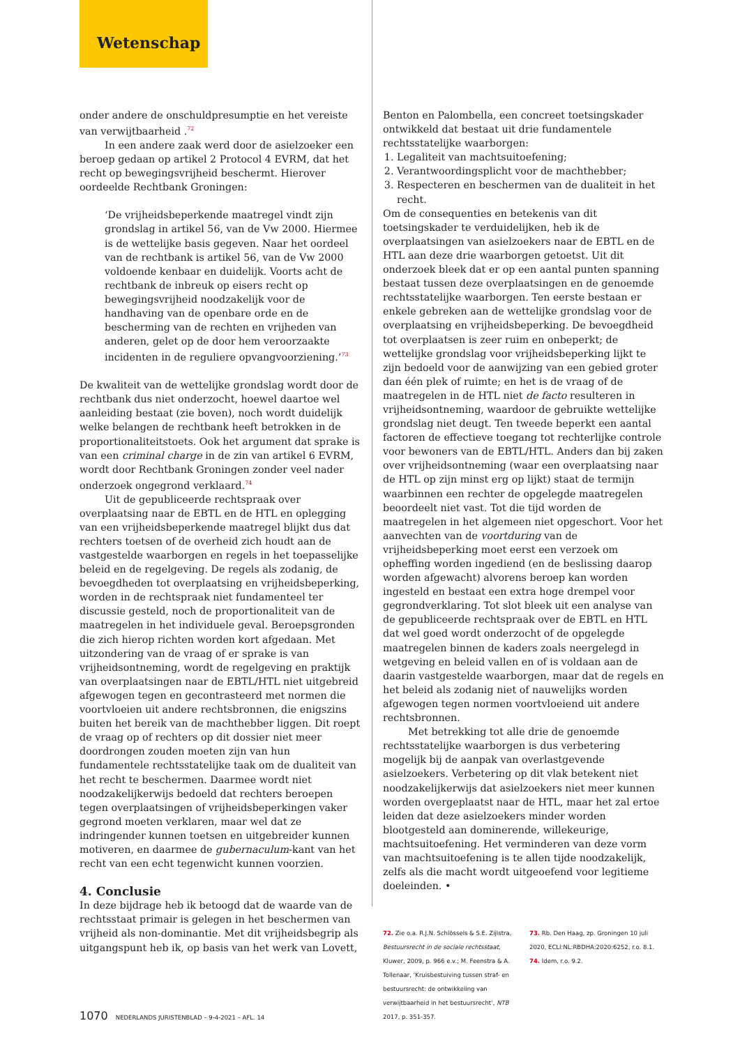Wetenschap
onder andere de onschuldpresumptie en het vereiste van verwijtbaarheid .<sup>72</sup>
In een andere zaak werd door de asielzoeker een beroep gedaan op artikel 2 Protocol 4 EVRM, dat het recht op bewegingsvrijheid beschermt. Hierover oordeelde Rechtbank Groningen:
‘De vrijheidsbeperkende maatregel vindt zijn grondslag in artikel 56, van de Vw 2000. Hiermee is de wettelijke basis gegeven. Naar het oordeel van de rechtbank is artikel 56, van de Vw 2000 voldoende kenbaar en duidelijk. Voorts acht de rechtbank de inbreuk op eisers recht op bewegingsvrijheid noodzakelijk voor de handhaving van de openbare orde en de bescherming van de rechten en vrijheden van anderen, gelet op de door hem veroorzaakte incidenten in de reguliere opvangvoorziening.’<sup>73</sup>
De kwaliteit van de wettelijke grondslag wordt door de rechtbank dus niet onderzocht, hoewel daartoe wel aanleiding bestaat (zie boven), noch wordt duidelijk welke belangen de rechtbank heeft betrokken in de proportionaliteitstoets. Ook het argument dat sprake is van een criminal charge in de zin van artikel 6 EVRM, wordt door Rechtbank Groningen zonder veel nader onderzoek ongegrond verklaard.<sup>74</sup>
Uit de gepubliceerde rechtspraak over overplaatsing naar de EBTL en de HTL en oplegging van een vrijheidsbeperkende maatregel blijkt dus dat rechters toetsen of de overheid zich houdt aan de vastgestelde waarborgen en regels in het toepasselijke beleid en de regelgeving. De regels als zodanig, de bevoegdheden tot overplaatsing en vrijheidsbeperking, worden in de rechtspraak niet fundamenteel ter discussie gesteld, noch de proportionaliteit van de maatregelen in het individuele geval. Beroepsgronden die zich hierop richten worden kort afgedaan. Met uitzondering van de vraag of er sprake is van vrijheidsontneming, wordt de regelgeving en praktijk van overplaatsingen naar de EBTL/HTL niet uitgebreid afgewogen tegen en gecontrasteerd met normen die voortvloeien uit andere rechtsbronnen, die enigszins buiten het bereik van de machthebber liggen. Dit roept de vraag op of rechters op dit dossier niet meer doordrongen zouden moeten zijn van hun fundamentele rechtsstatelijke taak om de dualiteit van het recht te beschermen. Daarmee wordt niet noodzakelijkerwijs bedoeld dat rechters beroepen tegen overplaatsingen of vrijheidsbeperkingen vaker gegrond moeten verklaren, maar wel dat ze indringender kunnen toetsen en uitgebreider kunnen motiveren, en daarmee de gubernaculum-kant van het recht van een echt tegenwicht kunnen voorzien.
4. Conclusie
In deze bijdrage heb ik betoogd dat de waarde van de rechtsstaat primair is gelegen in het beschermen van vrijheid als non-dominantie. Met dit vrijheidsbegrip als uitgangspunt heb ik, op basis van het werk van Lovett,
Benton en Palombella, een concreet toetsingskader ontwikkeld dat bestaat uit drie fundamentele rechtsstatelijke waarborgen:
1. Legaliteit van machtsuitoefening;
2. Verantwoordingsplicht voor de machthebber;
3. Respecteren en beschermen van de dualiteit in het recht.
Om de consequenties en betekenis van dit toetsingskader te verduidelijken, heb ik de overplaatsingen van asielzoekers naar de EBTL en de HTL aan deze drie waarborgen getoetst. Uit dit onderzoek bleek dat er op een aantal punten spanning bestaat tussen deze overplaatsingen en de genoemde rechtsstatelijke waarborgen. Ten eerste bestaan er enkele gebreken aan de wettelijke grondslag voor de overplaatsing en vrijheidsbeperking. De bevoegdheid tot overplaatsen is zeer ruim en onbeperkt; de wettelijke grondslag voor vrijheidsbeperking lijkt te zijn bedoeld voor de aanwijzing van een gebied groter dan één plek of ruimte; en het is de vraag of de maatregelen in de HTL niet de facto resulteren in vrijheidsontneming, waardoor de gebruikte wettelijke grondslag niet deugt. Ten tweede beperkt een aantal factoren de effectieve toegang tot rechterlijke controle voor bewoners van de EBTL/HTL. Anders dan bij zaken over vrijheidsontneming (waar een overplaatsing naar de HTL op zijn minst erg op lijkt) staat de termijn waarbinnen een rechter de opgelegde maatregelen beoordeelt niet vast. Tot die tijd worden de maatregelen in het algemeen niet opgeschort. Voor het aanvechten van de voortduring van de vrijheidsbeperking moet eerst een verzoek om opheffing worden ingediend (en de beslissing daarop worden afgewacht) alvorens beroep kan worden ingesteld en bestaat een extra hoge drempel voor gegrondverklaring. Tot slot bleek uit een analyse van de gepubliceerde rechtspraak over de EBTL en HTL dat wel goed wordt onderzocht of de opgelegde maatregelen binnen de kaders zoals neergelegd in wetgeving en beleid vallen en of is voldaan aan de daarin vastgestelde waarborgen, maar dat de regels en het beleid als zodanig niet of nauwelijks worden afgewogen tegen normen voortvloeiend uit andere rechtsbronnen.
Met betrekking tot alle drie de genoemde rechtsstatelijke waarborgen is dus verbetering mogelijk bij de aanpak van overlastgevende asielzoekers. Verbetering op dit vlak betekent niet noodzakelijkerwijs dat asielzoekers niet meer kunnen worden overgeplaatst naar de HTL, maar het zal ertoe leiden dat deze asielzoekers minder worden blootgesteld aan dominerende, willekeurige, machtsuitoefening. Het verminderen van deze vorm van machtsuitoefening is te allen tijde noodzakelijk, zelfs als die macht wordt uitgeoefend voor legitieme doeleinden. •
72. Zie o.a. R.J.N. Schlössels & S.E. Zijlstra, Bestuursrecht in de sociale rechtsstaat, Kluwer, 2009, p. 966 e.v.; M. Feenstra & A. Tollenaar, ‘Kruisbestuiving tussen straf- en bestuursrecht: de ontwikkeling van verwijtbaarheid in het bestuursrecht’, NTB 2017, p. 351-357.
73. Rb. Den Haag, zp. Groningen 10 juli 2020, ECLI:NL:RBDHA:2020:6252, r.o. 8.1.
74. Idem, r.o. 9.2.
1070 NEDERLANDS JURISTENBLAD – 9-4-2021 – AFL. 14